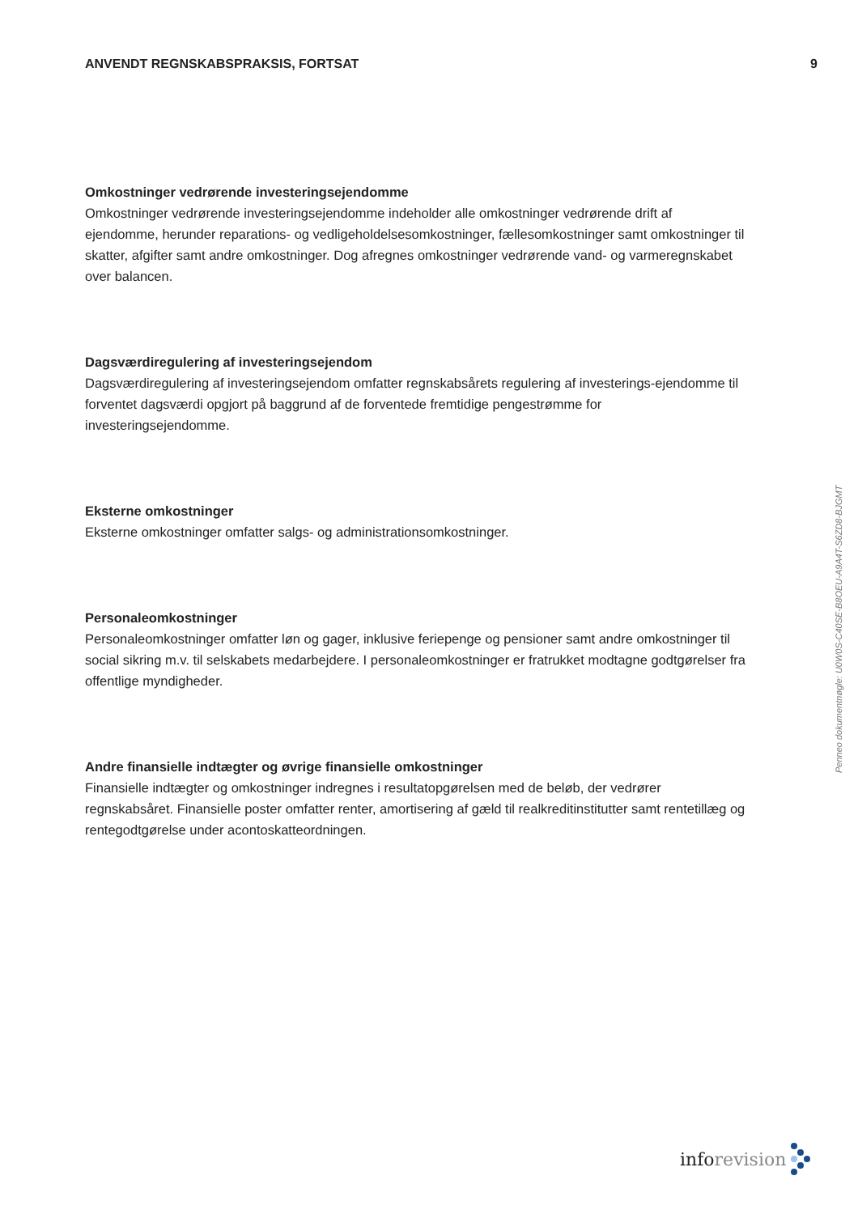ANVENDT REGNSKABSPRAKSIS, FORTSAT 9
Omkostninger vedrørende investeringsejendomme
Omkostninger vedrørende investeringsejendomme indeholder alle omkostninger vedrørende drift af ejendomme, herunder reparations- og vedligeholdelsesomkostninger, fællesomkostninger samt omkostninger til skatter, afgifter samt andre omkostninger. Dog afregnes omkostninger vedrørende vand- og varmeregnskabet over balancen.
Dagsværdiregulering af investeringsejendom
Dagsværdiregulering af investeringsejendom omfatter regnskabsårets regulering af investerings-ejendomme til forventet dagsværdi opgjort på baggrund af de forventede fremtidige pengestrømme for investeringsejendomme.
Eksterne omkostninger
Eksterne omkostninger omfatter salgs- og administrationsomkostninger.
Personaleomkostninger
Personaleomkostninger omfatter løn og gager, inklusive feriepenge og pensioner samt andre omkostninger til social sikring m.v. til selskabets medarbejdere. I personaleomkostninger er fratrukket modtagne godtgørelser fra offentlige myndigheder.
Andre finansielle indtægter og øvrige finansielle omkostninger
Finansielle indtægter og omkostninger indregnes i resultatopgørelsen med de beløb, der vedrører regnskabsåret. Finansielle poster omfatter renter, amortisering af gæld til realkreditinstitutter samt rentetillæg og rentegodtgørelse under acontoskatteordningen.
Penneo dokumentnøgle: U0W0S-C40SE-B8OEU-A9A4T-S6ZD8-BJGMT
inforevision